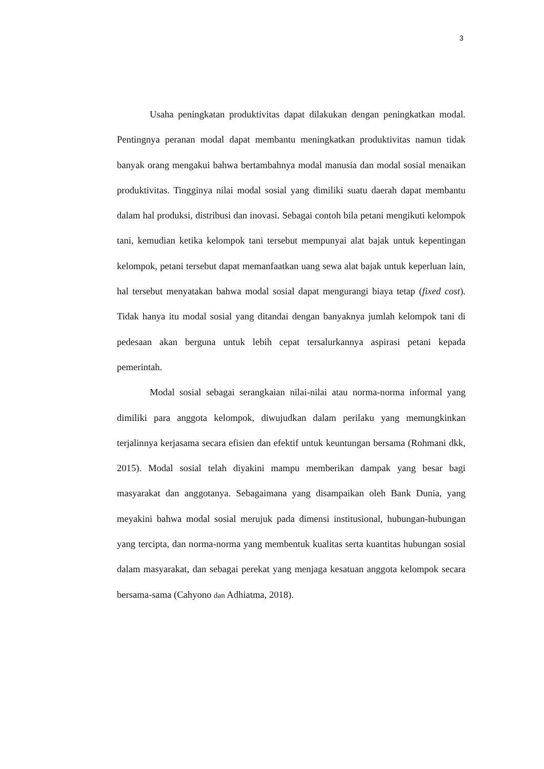3
Usaha peningkatan produktivitas dapat dilakukan dengan peningkatkan modal. Pentingnya peranan modal dapat membantu meningkatkan produktivitas namun tidak banyak orang mengakui bahwa bertambahnya modal manusia dan modal sosial menaikan produktivitas. Tingginya nilai modal sosial yang dimiliki suatu daerah dapat membantu dalam hal produksi, distribusi dan inovasi. Sebagai contoh bila petani mengikuti kelompok tani, kemudian ketika kelompok tani tersebut mempunyai alat bajak untuk kepentingan kelompok, petani tersebut dapat memanfaatkan uang sewa alat bajak untuk keperluan lain, hal tersebut menyatakan bahwa modal sosial dapat mengurangi biaya tetap (fixed cost). Tidak hanya itu modal sosial yang ditandai dengan banyaknya jumlah kelompok tani di pedesaan akan berguna untuk lebih cepat tersalurkannya aspirasi petani kepada pemerintah.
Modal sosial sebagai serangkaian nilai-nilai atau norma-norma informal yang dimiliki para anggota kelompok, diwujudkan dalam perilaku yang memungkinkan terjalinnya kerjasama secara efisien dan efektif untuk keuntungan bersama (Rohmani dkk, 2015). Modal sosial telah diyakini mampu memberikan dampak yang besar bagi masyarakat dan anggotanya. Sebagaimana yang disampaikan oleh Bank Dunia, yang meyakini bahwa modal sosial merujuk pada dimensi institusional, hubungan-hubungan yang tercipta, dan norma-norma yang membentuk kualitas serta kuantitas hubungan sosial dalam masyarakat, dan sebagai perekat yang menjaga kesatuan anggota kelompok secara bersama-sama (Cahyono dan Adhiatma, 2018).